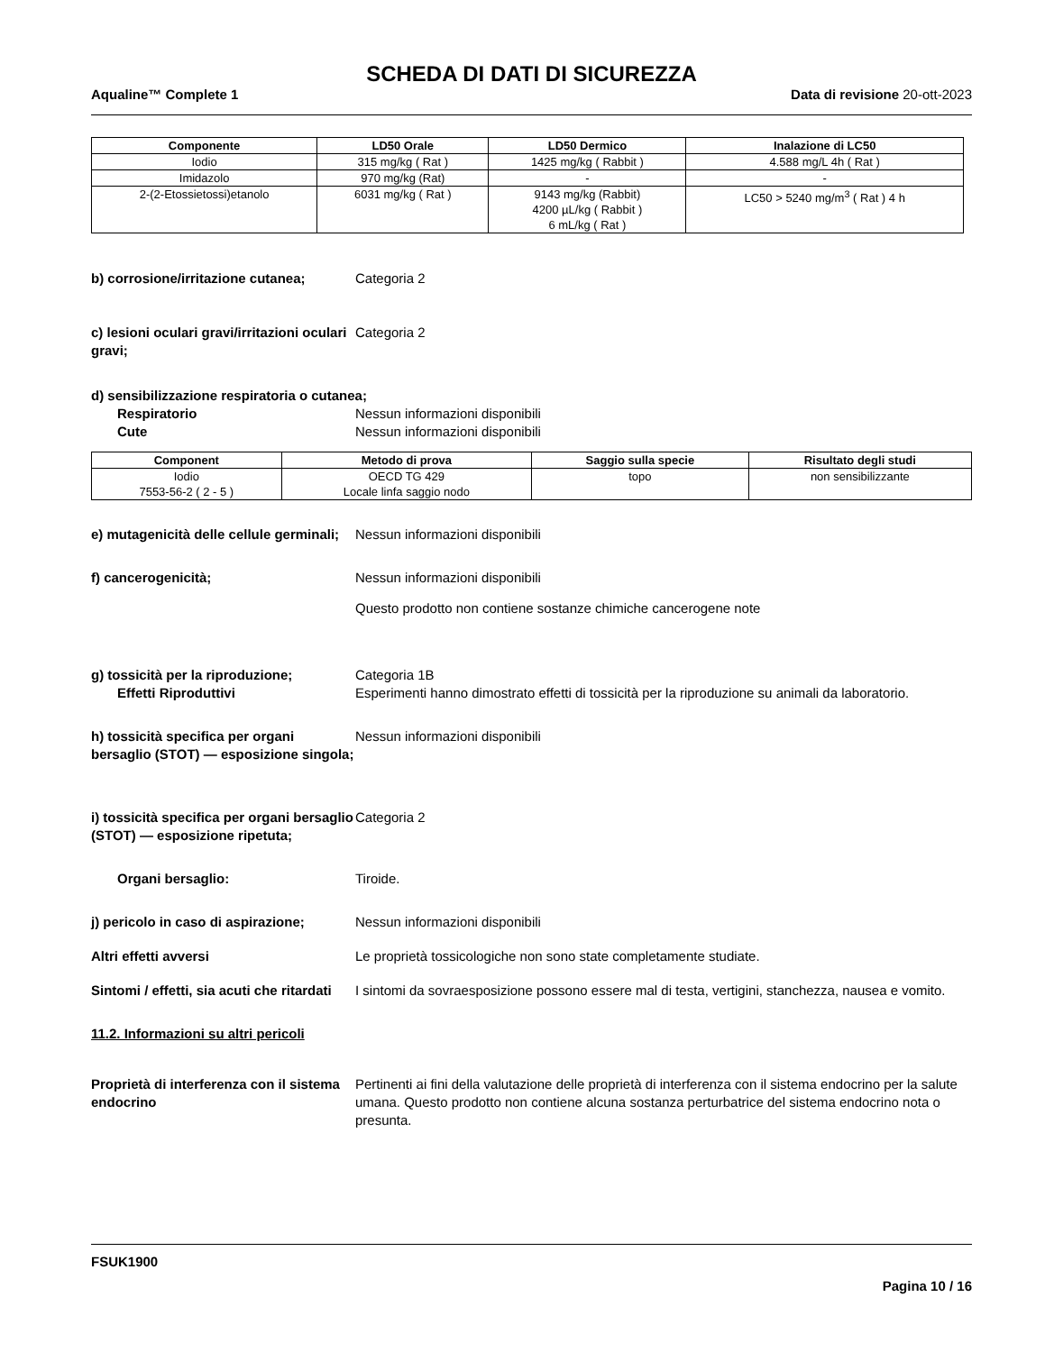SCHEDA DI DATI DI SICUREZZA
Aqualine™ Complete 1 Data di revisione 20-ott-2023
| Componente | LD50 Orale | LD50 Dermico | Inalazione di LC50 |
| --- | --- | --- | --- |
| Iodio | 315 mg/kg ( Rat ) | 1425 mg/kg ( Rabbit ) | 4.588 mg/L 4h ( Rat ) |
| Imidazolo | 970 mg/kg (Rat) | - | - |
| 2-(2-Etossietossi)etanolo | 6031 mg/kg ( Rat ) | 9143 mg/kg (Rabbit) 4200 µL/kg ( Rabbit ) 6 mL/kg ( Rat ) | LC50 > 5240 mg/m<sup>3</sup> ( Rat ) 4 h |
b) corrosione/irritazione cutanea;
Categoria 2
c) lesioni oculari gravi/irritazioni oculari gravi;
Categoria 2
d) sensibilizzazione respiratoria o cutanea;
Respiratorio Nessun informazioni disponibili
Cute Nessun informazioni disponibili
| Component | Metodo di prova | Saggio sulla specie | Risultato degli studi |
| --- | --- | --- | --- |
| Iodio 7553-56-2 ( 2 - 5 ) | OECD TG 429 Locale linfa saggio nodo | topo | non sensibilizzante |
e) mutagenicità delle cellule germinali;
Nessun informazioni disponibili
f) cancerogenicità; Nessun informazioni disponibili
Questo prodotto non contiene sostanze chimiche cancerogene note
g) tossicità per la riproduzione;
Effetti Riproduttivi
Categoria 1B
Esperimenti hanno dimostrato effetti di tossicità per la riproduzione su animali da laboratorio.
h) tossicità specifica per organi bersaglio (STOT) — esposizione singola;
Nessun informazioni disponibili
i) tossicità specifica per organi bersaglio (STOT) — esposizione ripetuta;
Categoria 2
Organi bersaglio: Tiroide.
j) pericolo in caso di aspirazione;
Nessun informazioni disponibili
Altri effetti avversi Le proprietà tossicologiche non sono state completamente studiate.
Sintomi / effetti, sia acuti che ritardati
I sintomi da sovraesposizione possono essere mal di testa, vertigini, stanchezza, nausea e vomito.
11.2. Informazioni su altri pericoli
Proprietà di interferenza con il sistema endocrino
Pertinenti ai fini della valutazione delle proprietà di interferenza con il sistema endocrino per la salute umana. Questo prodotto non contiene alcuna sostanza perturbatrice del sistema endocrino nota o presunta.
FSUK1900
Pagina 10 / 16